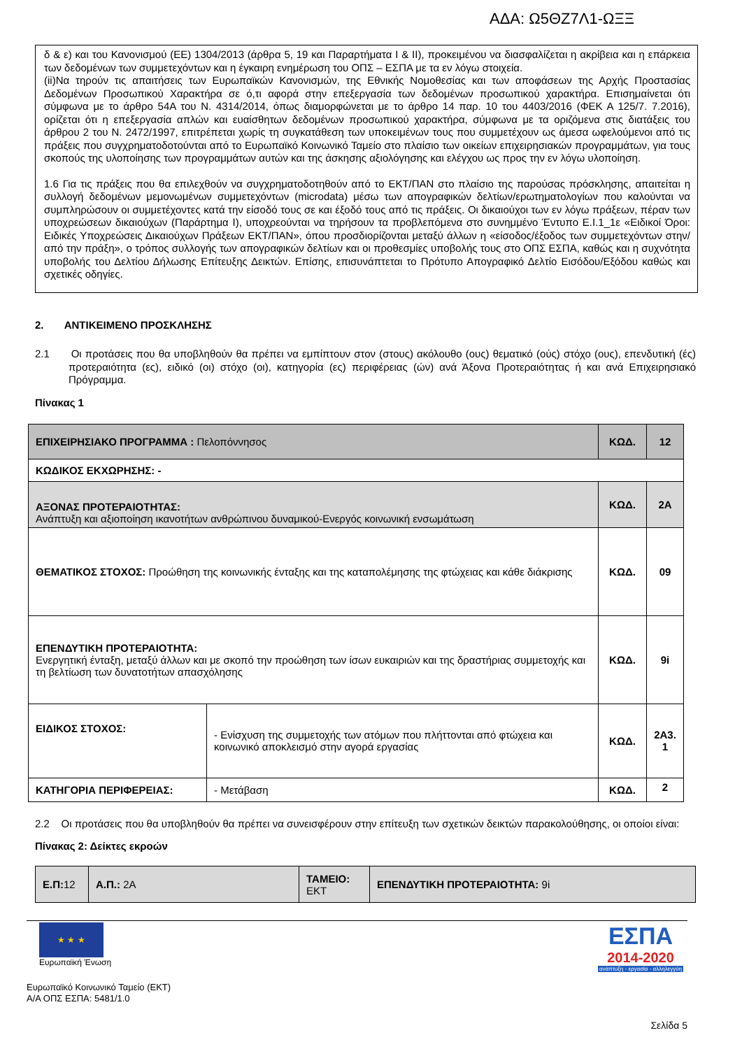ΑΔΑ: Ω5ΘΖ7Λ1-ΩΞΞ
δ & ε) και του Κανονισμού (ΕΕ) 1304/2013 (άρθρα 5, 19 και Παραρτήματα I & II), προκειμένου να διασφαλίζεται η ακρίβεια και η επάρκεια των δεδομένων των συμμετεχόντων και η έγκαιρη ενημέρωση του ΟΠΣ – ΕΣΠΑ με τα εν λόγω στοιχεία.
(ii)Να τηρούν τις απαιτήσεις των Ευρωπαϊκών Κανονισμών, της Εθνικής Νομοθεσίας και των αποφάσεων της Αρχής Προστασίας Δεδομένων Προσωπικού Χαρακτήρα σε ό,τι αφορά στην επεξεργασία των δεδομένων προσωπικού χαρακτήρα. Επισημαίνεται ότι σύμφωνα με το άρθρο 54Α του Ν. 4314/2014, όπως διαμορφώνεται με το άρθρο 14 παρ. 10 του 4403/2016 (ΦΕΚ Α 125/7. 7.2016), ορίζεται ότι η επεξεργασία απλών και ευαίσθητων δεδομένων προσωπικού χαρακτήρα, σύμφωνα με τα οριζόμενα στις διατάξεις του άρθρου 2 του Ν. 2472/1997, επιτρέπεται χωρίς τη συγκατάθεση των υποκειμένων τους που συμμετέχουν ως άμεσα ωφελούμενοι από τις πράξεις που συγχρηματοδοτούνται από το Ευρωπαϊκό Κοινωνικό Ταμείο στο πλαίσιο των οικείων επιχειρησιακών προγραμμάτων, για τους σκοπούς της υλοποίησης των προγραμμάτων αυτών και της άσκησης αξιολόγησης και ελέγχου ως προς την εν λόγω υλοποίηση.
1.6 Για τις πράξεις που θα επιλεχθούν να συγχρηματοδοτηθούν από το ΕΚΤ/ΠΑΝ στο πλαίσιο της παρούσας πρόσκλησης, απαιτείται η συλλογή δεδομένων μεμονωμένων συμμετεχόντων (microdata) μέσω των απογραφικών δελτίων/ερωτηματολογίων που καλούνται να συμπληρώσουν οι συμμετέχοντες κατά την είσοδό τους σε και έξοδό τους από τις πράξεις. Οι δικαιούχοι των εν λόγω πράξεων, πέραν των υποχρεώσεων δικαιούχων (Παράρτημα Ι), υποχρεούνται να τηρήσουν τα προβλεπόμενα στο συνημμένο Έντυπο Ε.Ι.1_1ε «Ειδικοί Όροι: Ειδικές Υποχρεώσεις Δικαιούχων Πράξεων ΕΚΤ/ΠΑΝ», όπου προσδιορίζονται μεταξύ άλλων η «είσοδος/έξοδος των συμμετεχόντων στην/από την πράξη», ο τρόπος συλλογής των απογραφικών δελτίων και οι προθεσμίες υποβολής τους στο ΟΠΣ ΕΣΠΑ, καθώς και η συχνότητα υποβολής του Δελτίου Δήλωσης Επίτευξης Δεικτών. Επίσης, επισυνάπτεται το Πρότυπο Απογραφικό Δελτίο Εισόδου/Εξόδου καθώς και σχετικές οδηγίες.
2. ΑΝΤΙΚΕΙΜΕΝΟ ΠΡΟΣΚΛΗΣΗΣ
2.1 Οι προτάσεις που θα υποβληθούν θα πρέπει να εμπίπτουν στον (στους) ακόλουθο (ους) θεματικό (ούς) στόχο (ους), επενδυτική (ές) προτεραιότητα (ες), ειδικό (οι) στόχο (οι), κατηγορία (ες) περιφέρειας (ών) ανά Άξονα Προτεραιότητας ή και ανά Επιχειρησιακό Πρόγραμμα.
Πίνακας 1
| ΕΠΙΧΕΙΡΗΣΙΑΚΟ ΠΡΟΓΡΑΜΜΑ : Πελοπόννησος | | ΚΩΔ. | 12 |
| ΚΩΔΙΚΟΣ ΕΚΧΩΡΗΣΗΣ: - | | | |
| ΑΞΟΝΑΣ ΠΡΟΤΕΡΑΙΟΤΗΤΑΣ: Ανάπτυξη και αξιοποίηση ικανοτήτων ανθρώπινου δυναμικού-Ενεργός κοινωνική ενσωμάτωση | | ΚΩΔ. | 2Α |
| ΘΕΜΑΤΙΚΟΣ ΣΤΟΧΟΣ: Προώθηση της κοινωνικής ένταξης και της καταπολέμησης της φτώχειας και κάθε διάκρισης | | ΚΩΔ. | 09 |
| ΕΠΕΝΔΥΤΙΚΗ ΠΡΟΤΕΡΑΙΟΤΗΤΑ: Ενεργητική ένταξη, μεταξύ άλλων και με σκοπό την προώθηση των ίσων ευκαιριών και της δραστήριας συμμετοχής και τη βελτίωση των δυνατοτήτων απασχόλησης | | ΚΩΔ. | 9i |
| ΕΙΔΙΚΟΣ ΣΤΟΧΟΣ: | - Ενίσχυση της συμμετοχής των ατόμων που πλήττονται από φτώχεια και κοινωνικό αποκλεισμό στην αγορά εργασίας | ΚΩΔ. | 2Α3. 1 |
| ΚΑΤΗΓΟΡΙΑ ΠΕΡΙΦΕΡΕΙΑΣ: | - Μετάβαση | ΚΩΔ. | 2 |
2.2 Οι προτάσεις που θα υποβληθούν θα πρέπει να συνεισφέρουν στην επίτευξη των σχετικών δεικτών παρακολούθησης, οι οποίοι είναι:
Πίνακας 2: Δείκτες εκροών
| Ε.Π: 12 | Α.Π.: 2Α | ΤΑΜΕΙΟ: ΕΚΤ | ΕΠΕΝΔΥΤΙΚΗ ΠΡΟΤΕΡΑΙΟΤΗΤΑ: 9i |
★ ★ ★
Ευρωπαϊκή Ένωση
ΕΣΠΑ
2014-2020
ανάπτυξη - εργασία - αλληλεγγύη
Ευρωπαϊκό Κοινωνικό Ταμείο (ΕΚΤ)
Α/Α ΟΠΣ ΕΣΠΑ: 5481/1.0
Σελίδα 5